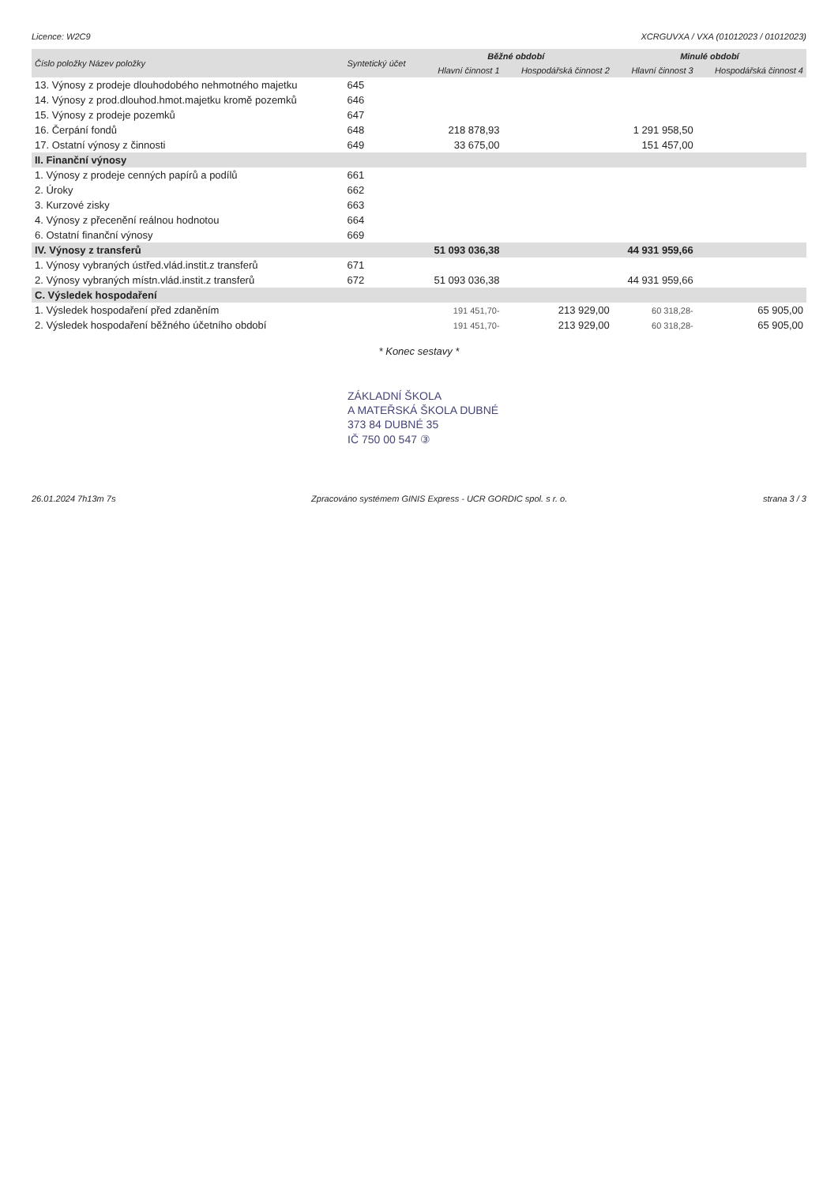Licence: W2C9 XCRGUVXA / VXA (01012023 / 01012023)
| Číslo položky Název položky | Syntetický účet | Běžné období | | Minulé období | |
| --- | --- | --- | --- | --- | --- |
| | | Hlavní činnost 1 | Hospodářská činnost 2 | Hlavní činnost 3 | Hospodářská činnost 4 |
| 13. Výnosy z prodeje dlouhodobého nehmotného majetku | 645 | | | | |
| 14. Výnosy z prod.dlouhod.hmot.majetku kromě pozemků | 646 | | | | |
| 15. Výnosy z prodeje pozemků | 647 | | | | |
| 16. Čerpání fondů | 648 | 218 878,93 | | 1 291 958,50 | |
| 17. Ostatní výnosy z činnosti | 649 | 33 675,00 | | 151 457,00 | |
| II. Finanční výnosy | | | | | |
| 1. Výnosy z prodeje cenných papírů a podílů | 661 | | | | |
| 2. Úroky | 662 | | | | |
| 3. Kurzové zisky | 663 | | | | |
| 4. Výnosy z přecenění reálnou hodnotou | 664 | | | | |
| 6. Ostatní finanční výnosy | 669 | | | | |
| IV. Výnosy z transferů | | 51 093 036,38 | | 44 931 959,66 | |
| 1. Výnosy vybraných ústřed.vlád.instit.z transferů | 671 | | | | |
| 2. Výnosy vybraných místn.vlád.instit.z transferů | 672 | 51 093 036,38 | | 44 931 959,66 | |
| C. Výsledek hospodaření | | | | | |
| 1. Výsledek hospodaření před zdaněním | | 191 451,70- | 213 929,00 | 60 318,28- | 65 905,00 |
| 2. Výsledek hospodaření běžného účetního období | | 191 451,70- | 213 929,00 | 60 318,28- | 65 905,00 |
* Konec sestavy *
ZÁKLADNÍ ŠKOLA
A MATEŘSKÁ ŠKOLA DUBNÉ
373 84 DUBNÉ 35
IČ 750 00 547 ③
26.01.2024 7h13m 7s Zpracováno systémem GINIS Express - UCR GORDIC spol. s r. o. strana 3 / 3